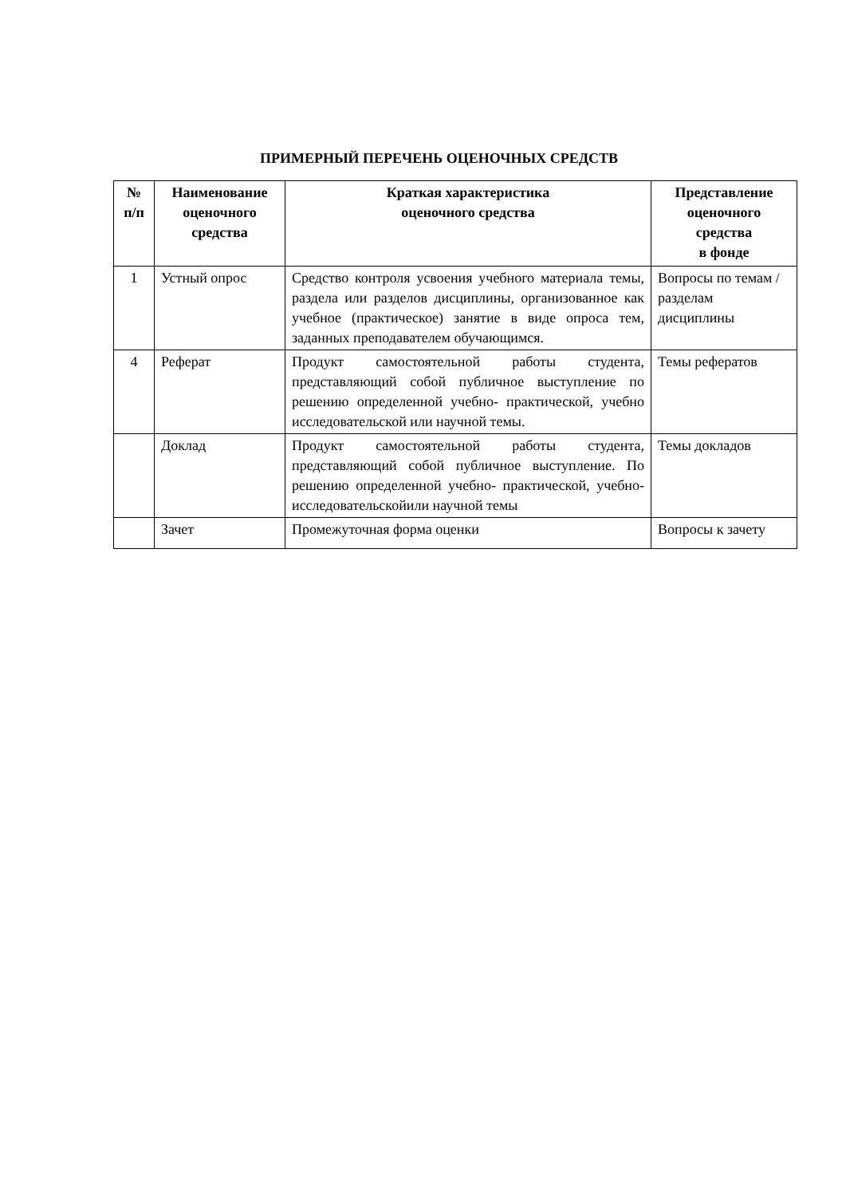ПРИМЕРНЫЙ ПЕРЕЧЕНЬ ОЦЕНОЧНЫХ СРЕДСТВ
| № п/п | Наименование оценочного средства | Краткая характеристика оценочного средства | Представление оценочного средства в фонде |
| --- | --- | --- | --- |
| 1 | Устный опрос | Средство контроля усвоения учебного материала темы, раздела или разделов дисциплины, организованное как учебное (практическое) занятие в виде опроса тем, заданных преподавателем обучающимся. | Вопросы по темам / разделам дисциплины |
| 4 | Реферат | Продукт самостоятельной работы студента, представляющий собой публичное выступление по решению определенной учебно- практической, учебно исследовательской или научной темы. | Темы рефератов |
| | Доклад | Продукт самостоятельной работы студента, представляющий собой публичное выступление. По решению определенной учебно- практической, учебно-исследовательскойили научной темы | Темы докладов |
| | Зачет | Промежуточная форма оценки | Вопросы к зачету |